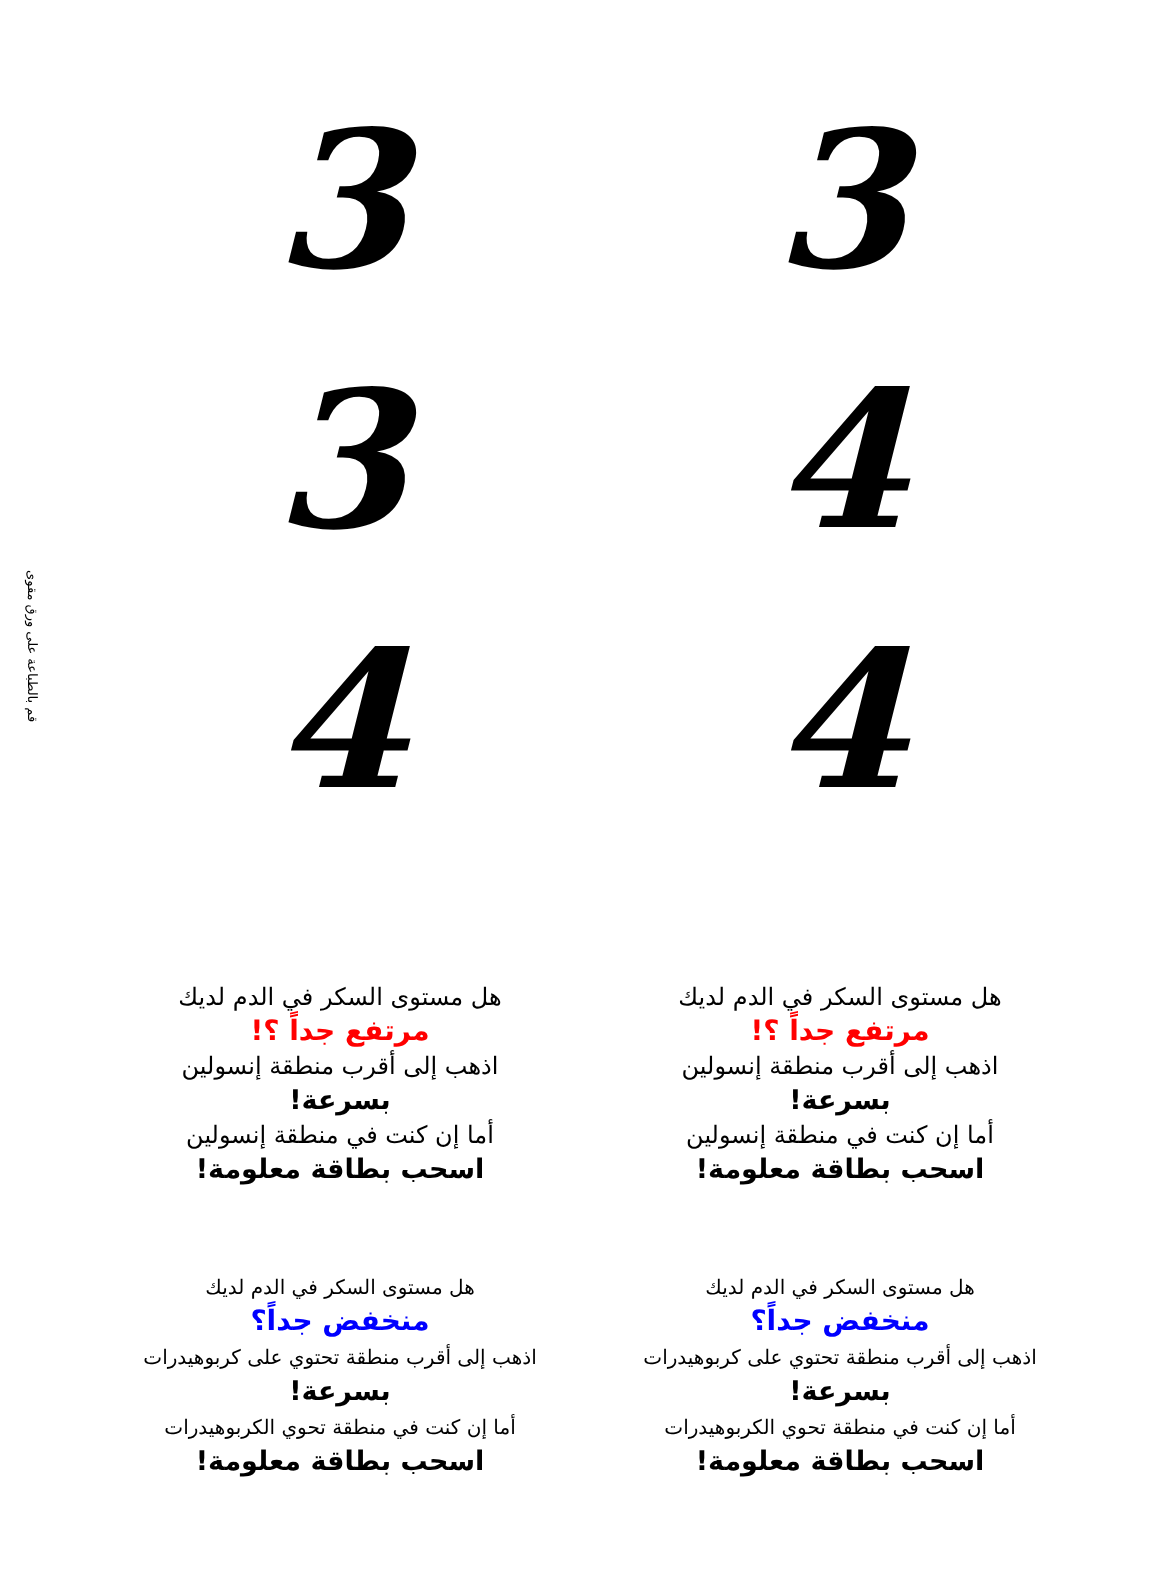قم بالطباعة على ورق مقوى
3
3
3
4
4
4
هل مستوى السكر في الدم لديك
مرتفع جداً ؟!
اذهب إلى أقرب منطقة إنسولين
بسرعة!
أما إن كنت في منطقة إنسولين
اسحب بطاقة معلومة!
هل مستوى السكر في الدم لديك
مرتفع جداً ؟!
اذهب إلى أقرب منطقة إنسولين
بسرعة!
أما إن كنت في منطقة إنسولين
اسحب بطاقة معلومة!
هل مستوى السكر في الدم لديك
منخفض جداً؟
اذهب إلى أقرب منطقة تحتوي على كربوهيدرات
بسرعة!
أما إن كنت في منطقة تحوي الكربوهيدرات
اسحب بطاقة معلومة!
هل مستوى السكر في الدم لديك
منخفض جداً؟
اذهب إلى أقرب منطقة تحتوي على كربوهيدرات
بسرعة!
أما إن كنت في منطقة تحوي الكربوهيدرات
اسحب بطاقة معلومة!